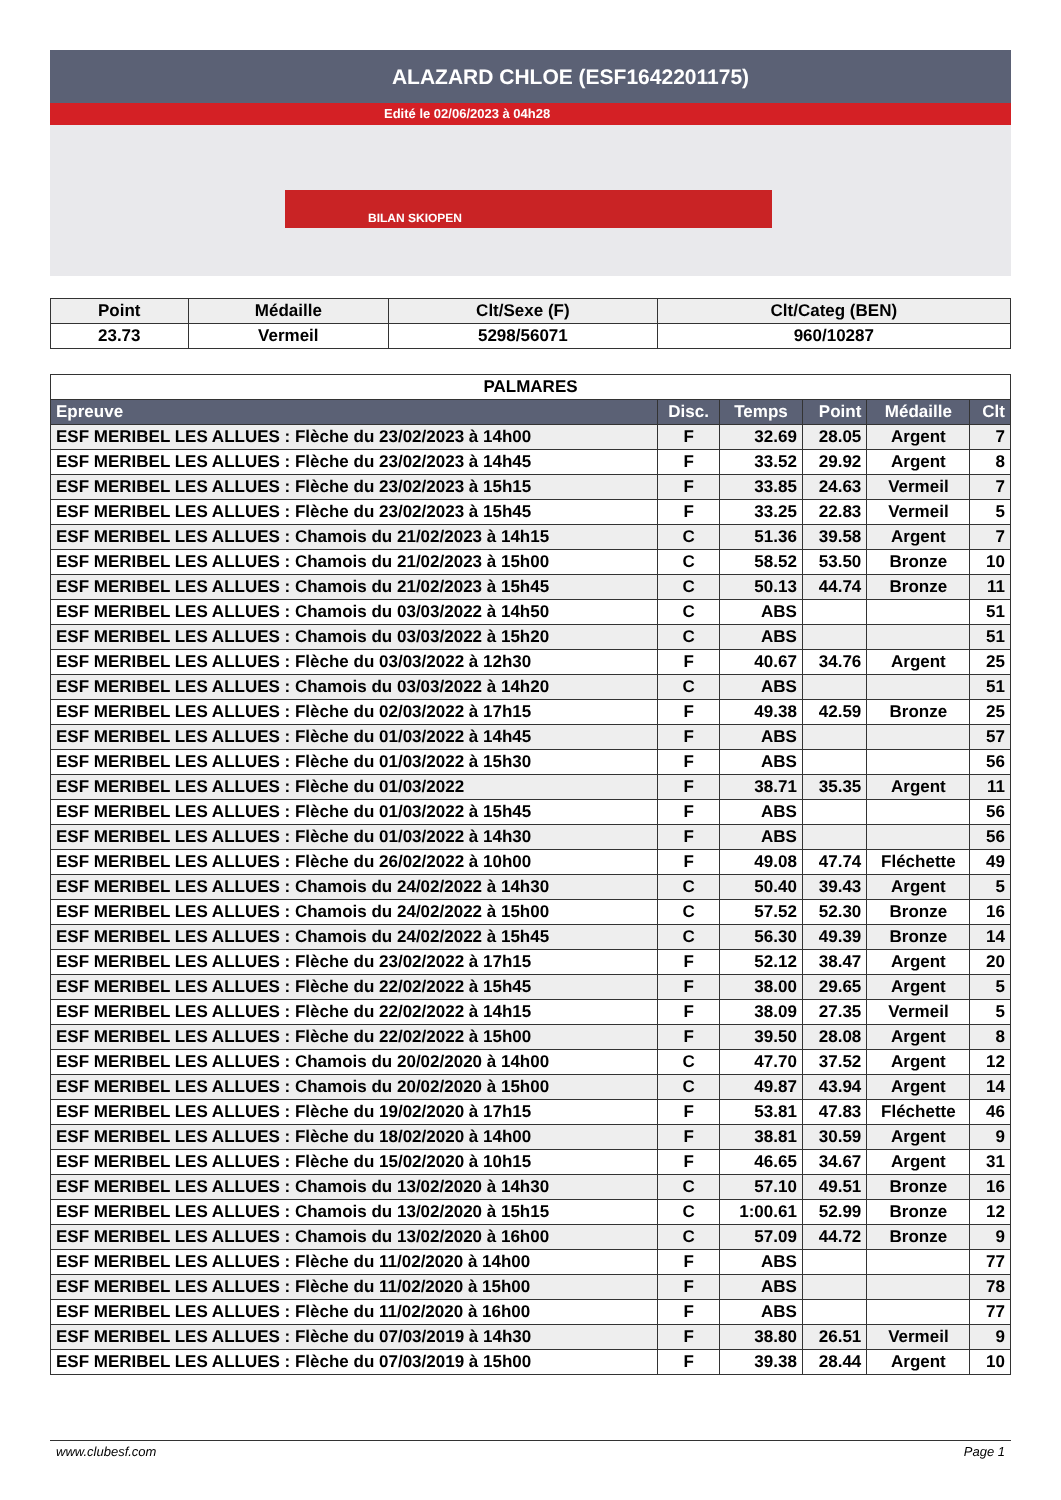ALAZARD CHLOE (ESF1642201175)
Edité le 02/06/2023 à 04h28
BILAN SKIOPEN
| Point | Médaille | Clt/Sexe (F) | Clt/Categ (BEN) |
| --- | --- | --- | --- |
| 23.73 | Vermeil | 5298/56071 | 960/10287 |
| PALMARES | | | | | |
| Epreuve | Disc. | Temps | Point | Médaille | Clt |
| ESF MERIBEL LES ALLUES : Flèche du 23/02/2023 à 14h00 | F | 32.69 | 28.05 | Argent | 7 |
| ESF MERIBEL LES ALLUES : Flèche du 23/02/2023 à 14h45 | F | 33.52 | 29.92 | Argent | 8 |
| ESF MERIBEL LES ALLUES : Flèche du 23/02/2023 à 15h15 | F | 33.85 | 24.63 | Vermeil | 7 |
| ESF MERIBEL LES ALLUES : Flèche du 23/02/2023 à 15h45 | F | 33.25 | 22.83 | Vermeil | 5 |
| ESF MERIBEL LES ALLUES : Chamois du 21/02/2023 à 14h15 | C | 51.36 | 39.58 | Argent | 7 |
| ESF MERIBEL LES ALLUES : Chamois du 21/02/2023 à 15h00 | C | 58.52 | 53.50 | Bronze | 10 |
| ESF MERIBEL LES ALLUES : Chamois du 21/02/2023 à 15h45 | C | 50.13 | 44.74 | Bronze | 11 |
| ESF MERIBEL LES ALLUES : Chamois du 03/03/2022 à 14h50 | C | ABS | | | 51 |
| ESF MERIBEL LES ALLUES : Chamois du 03/03/2022 à 15h20 | C | ABS | | | 51 |
| ESF MERIBEL LES ALLUES : Flèche du 03/03/2022 à 12h30 | F | 40.67 | 34.76 | Argent | 25 |
| ESF MERIBEL LES ALLUES : Chamois du 03/03/2022 à 14h20 | C | ABS | | | 51 |
| ESF MERIBEL LES ALLUES : Flèche du 02/03/2022 à 17h15 | F | 49.38 | 42.59 | Bronze | 25 |
| ESF MERIBEL LES ALLUES : Flèche du 01/03/2022 à 14h45 | F | ABS | | | 57 |
| ESF MERIBEL LES ALLUES : Flèche du 01/03/2022 à 15h30 | F | ABS | | | 56 |
| ESF MERIBEL LES ALLUES : Flèche du 01/03/2022 | F | 38.71 | 35.35 | Argent | 11 |
| ESF MERIBEL LES ALLUES : Flèche du 01/03/2022 à 15h45 | F | ABS | | | 56 |
| ESF MERIBEL LES ALLUES : Flèche du 01/03/2022 à 14h30 | F | ABS | | | 56 |
| ESF MERIBEL LES ALLUES : Flèche du 26/02/2022 à 10h00 | F | 49.08 | 47.74 | Fléchette | 49 |
| ESF MERIBEL LES ALLUES : Chamois du 24/02/2022 à 14h30 | C | 50.40 | 39.43 | Argent | 5 |
| ESF MERIBEL LES ALLUES : Chamois du 24/02/2022 à 15h00 | C | 57.52 | 52.30 | Bronze | 16 |
| ESF MERIBEL LES ALLUES : Chamois du 24/02/2022 à 15h45 | C | 56.30 | 49.39 | Bronze | 14 |
| ESF MERIBEL LES ALLUES : Flèche du 23/02/2022 à 17h15 | F | 52.12 | 38.47 | Argent | 20 |
| ESF MERIBEL LES ALLUES : Flèche du 22/02/2022 à 15h45 | F | 38.00 | 29.65 | Argent | 5 |
| ESF MERIBEL LES ALLUES : Flèche du 22/02/2022 à 14h15 | F | 38.09 | 27.35 | Vermeil | 5 |
| ESF MERIBEL LES ALLUES : Flèche du 22/02/2022 à 15h00 | F | 39.50 | 28.08 | Argent | 8 |
| ESF MERIBEL LES ALLUES : Chamois du 20/02/2020 à 14h00 | C | 47.70 | 37.52 | Argent | 12 |
| ESF MERIBEL LES ALLUES : Chamois du 20/02/2020 à 15h00 | C | 49.87 | 43.94 | Argent | 14 |
| ESF MERIBEL LES ALLUES : Flèche du 19/02/2020 à 17h15 | F | 53.81 | 47.83 | Fléchette | 46 |
| ESF MERIBEL LES ALLUES : Flèche du 18/02/2020 à 14h00 | F | 38.81 | 30.59 | Argent | 9 |
| ESF MERIBEL LES ALLUES : Flèche du 15/02/2020 à 10h15 | F | 46.65 | 34.67 | Argent | 31 |
| ESF MERIBEL LES ALLUES : Chamois du 13/02/2020 à 14h30 | C | 57.10 | 49.51 | Bronze | 16 |
| ESF MERIBEL LES ALLUES : Chamois du 13/02/2020 à 15h15 | C | 1:00.61 | 52.99 | Bronze | 12 |
| ESF MERIBEL LES ALLUES : Chamois du 13/02/2020 à 16h00 | C | 57.09 | 44.72 | Bronze | 9 |
| ESF MERIBEL LES ALLUES : Flèche du 11/02/2020 à 14h00 | F | ABS | | | 77 |
| ESF MERIBEL LES ALLUES : Flèche du 11/02/2020 à 15h00 | F | ABS | | | 78 |
| ESF MERIBEL LES ALLUES : Flèche du 11/02/2020 à 16h00 | F | ABS | | | 77 |
| ESF MERIBEL LES ALLUES : Flèche du 07/03/2019 à 14h30 | F | 38.80 | 26.51 | Vermeil | 9 |
| ESF MERIBEL LES ALLUES : Flèche du 07/03/2019 à 15h00 | F | 39.38 | 28.44 | Argent | 10 |
www.clubesf.com Page 1